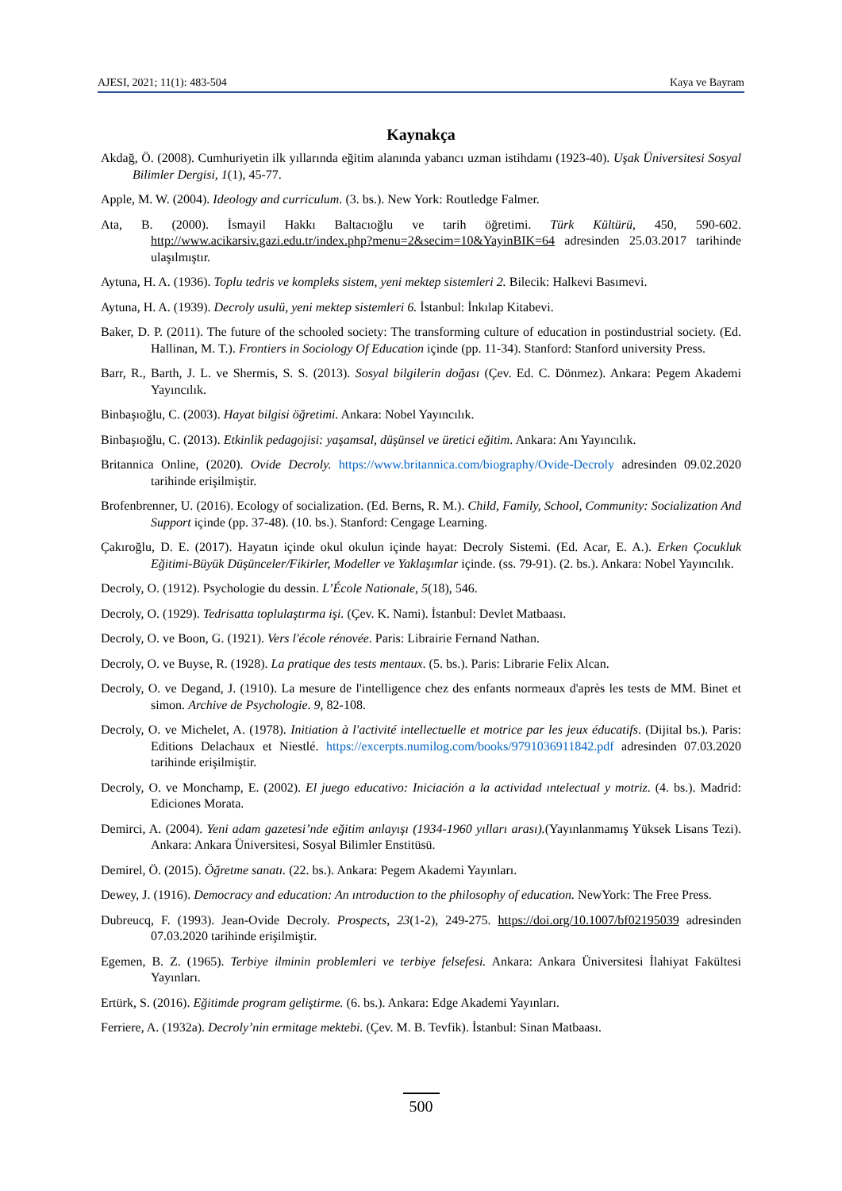AJESI, 2021; 11(1): 483-504 Kaya ve Bayram
Kaynakça
Akdağ, Ö. (2008). Cumhuriyetin ilk yıllarında eğitim alanında yabancı uzman istihdamı (1923-40). Uşak Üniversitesi Sosyal Bilimler Dergisi, 1(1), 45-77.
Apple, M. W. (2004). Ideology and curriculum. (3. bs.). New York: Routledge Falmer.
Ata, B. (2000). İsmayil Hakkı Baltacıoğlu ve tarih öğretimi. Türk Kültürü, 450, 590-602. http://www.acikarsiv.gazi.edu.tr/index.php?menu=2&secim=10&YayinBIK=64 adresinden 25.03.2017 tarihinde ulaşılmıştır.
Aytuna, H. A. (1936). Toplu tedris ve kompleks sistem, yeni mektep sistemleri 2. Bilecik: Halkevi Basımevi.
Aytuna, H. A. (1939). Decroly usulü, yeni mektep sistemleri 6. İstanbul: İnkılap Kitabevi.
Baker, D. P. (2011). The future of the schooled society: The transforming culture of education in postindustrial society. (Ed. Hallinan, M. T.). Frontiers in Sociology Of Education içinde (pp. 11-34). Stanford: Stanford university Press.
Barr, R., Barth, J. L. ve Shermis, S. S. (2013). Sosyal bilgilerin doğası (Çev. Ed. C. Dönmez). Ankara: Pegem Akademi Yayıncılık.
Binbaşıoğlu, C. (2003). Hayat bilgisi öğretimi. Ankara: Nobel Yayıncılık.
Binbaşıoğlu, C. (2013). Etkinlik pedagojisi: yaşamsal, düşünsel ve üretici eğitim. Ankara: Anı Yayıncılık.
Britannica Online, (2020). Ovide Decroly. https://www.britannica.com/biography/Ovide-Decroly adresinden 09.02.2020 tarihinde erişilmiştir.
Brofenbrenner, U. (2016). Ecology of socialization. (Ed. Berns, R. M.). Child, Family, School, Community: Socialization And Support içinde (pp. 37-48). (10. bs.). Stanford: Cengage Learning.
Çakıroğlu, D. E. (2017). Hayatın içinde okul okulun içinde hayat: Decroly Sistemi. (Ed. Acar, E. A.). Erken Çocukluk Eğitimi-Büyük Düşünceler/Fikirler, Modeller ve Yaklaşımlar içinde. (ss. 79-91). (2. bs.). Ankara: Nobel Yayıncılık.
Decroly, O. (1912). Psychologie du dessin. L’École Nationale, 5(18), 546.
Decroly, O. (1929). Tedrisatta toplulaştırma işi. (Çev. K. Nami). İstanbul: Devlet Matbaası.
Decroly, O. ve Boon, G. (1921). Vers l'école rénovée. Paris: Librairie Fernand Nathan.
Decroly, O. ve Buyse, R. (1928). La pratique des tests mentaux. (5. bs.). Paris: Librarie Felix Alcan.
Decroly, O. ve Degand, J. (1910). La mesure de l'intelligence chez des enfants normeaux d'après les tests de MM. Binet et simon. Archive de Psychologie. 9, 82-108.
Decroly, O. ve Michelet, A. (1978). Initiation à l'activité intellectuelle et motrice par les jeux éducatifs. (Dijital bs.). Paris: Editions Delachaux et Niestlé. https://excerpts.numilog.com/books/9791036911842.pdf adresinden 07.03.2020 tarihinde erişilmiştir.
Decroly, O. ve Monchamp, E. (2002). El juego educativo: Iniciación a la actividad ıntelectual y motriz. (4. bs.). Madrid: Ediciones Morata.
Demirci, A. (2004). Yeni adam gazetesi’nde eğitim anlayışı (1934-1960 yılları arası).(Yayınlanmamış Yüksek Lisans Tezi). Ankara: Ankara Üniversitesi, Sosyal Bilimler Enstitüsü.
Demirel, Ö. (2015). Öğretme sanatı. (22. bs.). Ankara: Pegem Akademi Yayınları.
Dewey, J. (1916). Democracy and education: An ıntroduction to the philosophy of education. NewYork: The Free Press.
Dubreucq, F. (1993). Jean-Ovide Decroly. Prospects, 23(1-2), 249-275. https://doi.org/10.1007/bf02195039 adresinden 07.03.2020 tarihinde erişilmiştir.
Egemen, B. Z. (1965). Terbiye ilminin problemleri ve terbiye felsefesi. Ankara: Ankara Üniversitesi İlahiyat Fakültesi Yayınları.
Ertürk, S. (2016). Eğitimde program geliştirme. (6. bs.). Ankara: Edge Akademi Yayınları.
Ferriere, A. (1932a). Decroly’nin ermitage mektebi. (Çev. M. B. Tevfik). İstanbul: Sinan Matbaası.
500